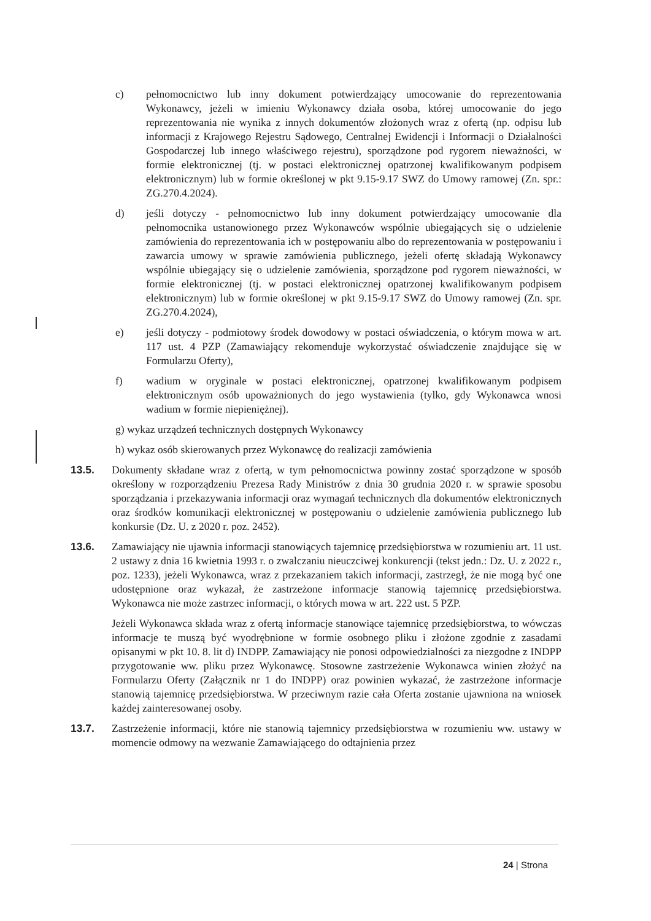c) pełnomocnictwo lub inny dokument potwierdzający umocowanie do reprezentowania Wykonawcy, jeżeli w imieniu Wykonawcy działa osoba, której umocowanie do jego reprezentowania nie wynika z innych dokumentów złożonych wraz z ofertą (np. odpisu lub informacji z Krajowego Rejestru Sądowego, Centralnej Ewidencji i Informacji o Działalności Gospodarczej lub innego właściwego rejestru), sporządzone pod rygorem nieważności, w formie elektronicznej (tj. w postaci elektronicznej opatrzonej kwalifikowanym podpisem elektronicznym) lub w formie określonej w pkt 9.15-9.17 SWZ do Umowy ramowej (Zn. spr.: ZG.270.4.2024).
d) jeśli dotyczy - pełnomocnictwo lub inny dokument potwierdzający umocowanie dla pełnomocnika ustanowionego przez Wykonawców wspólnie ubiegających się o udzielenie zamówienia do reprezentowania ich w postępowaniu albo do reprezentowania w postępowaniu i zawarcia umowy w sprawie zamówienia publicznego, jeżeli ofertę składają Wykonawcy wspólnie ubiegający się o udzielenie zamówienia, sporządzone pod rygorem nieważności, w formie elektronicznej (tj. w postaci elektronicznej opatrzonej kwalifikowanym podpisem elektronicznym) lub w formie określonej w pkt 9.15-9.17 SWZ do Umowy ramowej (Zn. spr. ZG.270.4.2024),
e) jeśli dotyczy - podmiotowy środek dowodowy w postaci oświadczenia, o którym mowa w art. 117 ust. 4 PZP (Zamawiający rekomenduje wykorzystać oświadczenie znajdujące się w Formularzu Oferty),
f) wadium w oryginale w postaci elektronicznej, opatrzonej kwalifikowanym podpisem elektronicznym osób upoważnionych do jego wystawienia (tylko, gdy Wykonawca wnosi wadium w formie niepieniężnej).
g) wykaz urządzeń technicznych dostępnych Wykonawcy
h) wykaz osób skierowanych przez Wykonawcę do realizacji zamówienia
13.5. Dokumenty składane wraz z ofertą, w tym pełnomocnictwa powinny zostać sporządzone w sposób określony w rozporządzeniu Prezesa Rady Ministrów z dnia 30 grudnia 2020 r. w sprawie sposobu sporządzania i przekazywania informacji oraz wymagań technicznych dla dokumentów elektronicznych oraz środków komunikacji elektronicznej w postępowaniu o udzielenie zamówienia publicznego lub konkursie (Dz. U. z 2020 r. poz. 2452).
13.6. Zamawiający nie ujawnia informacji stanowiących tajemnicę przedsiębiorstwa w rozumieniu art. 11 ust. 2 ustawy z dnia 16 kwietnia 1993 r. o zwalczaniu nieuczciwej konkurencji (tekst jedn.: Dz. U. z 2022 r., poz. 1233), jeżeli Wykonawca, wraz z przekazaniem takich informacji, zastrzegł, że nie mogą być one udostępnione oraz wykazał, że zastrzeżone informacje stanowią tajemnicę przedsiębiorstwa. Wykonawca nie może zastrzec informacji, o których mowa w art. 222 ust. 5 PZP.
Jeżeli Wykonawca składa wraz z ofertą informacje stanowiące tajemnicę przedsiębiorstwa, to wówczas informacje te muszą być wyodrębnione w formie osobnego pliku i złożone zgodnie z zasadami opisanymi w pkt 10. 8. lit d) INDPP. Zamawiający nie ponosi odpowiedzialności za niezgodne z INDPP przygotowanie ww. pliku przez Wykonawcę. Stosowne zastrzeżenie Wykonawca winien złożyć na Formularzu Oferty (Załącznik nr 1 do INDPP) oraz powinien wykazać, że zastrzeżone informacje stanowią tajemnicę przedsiębiorstwa. W przeciwnym razie cała Oferta zostanie ujawniona na wniosek każdej zainteresowanej osoby.
13.7. Zastrzeżenie informacji, które nie stanowią tajemnicy przedsiębiorstwa w rozumieniu ww. ustawy w momencie odmowy na wezwanie Zamawiającego do odtajnienia przez
24 | Strona